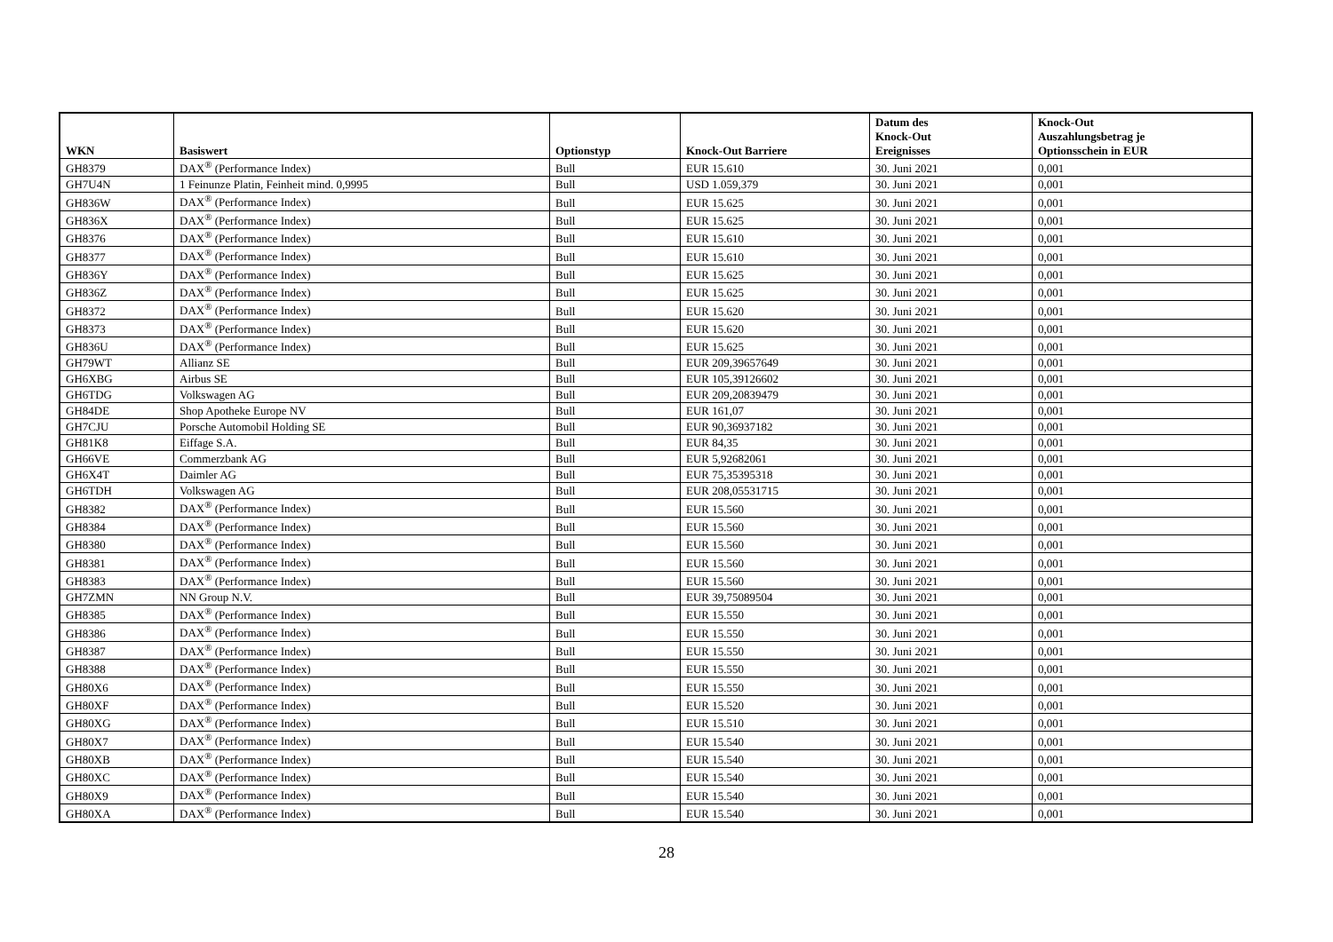| WKN | Basiswert | Optionstyp | Knock-Out Barriere | Datum des Knock-Out Ereignisses | Knock-Out Auszahlungsbetrag je Optionsschein in EUR |
| --- | --- | --- | --- | --- | --- |
| GH8379 | DAX<sup>®</sup> (Performance Index) | Bull | EUR 15.610 | 30. Juni 2021 | 0,001 |
| GH7U4N | 1 Feinunze Platin, Feinheit mind. 0,9995 | Bull | USD 1.059,379 | 30. Juni 2021 | 0,001 |
| GH836W | DAX<sup>®</sup> (Performance Index) | Bull | EUR 15.625 | 30. Juni 2021 | 0,001 |
| GH836X | DAX<sup>®</sup> (Performance Index) | Bull | EUR 15.625 | 30. Juni 2021 | 0,001 |
| GH8376 | DAX<sup>®</sup> (Performance Index) | Bull | EUR 15.610 | 30. Juni 2021 | 0,001 |
| GH8377 | DAX<sup>®</sup> (Performance Index) | Bull | EUR 15.610 | 30. Juni 2021 | 0,001 |
| GH836Y | DAX<sup>®</sup> (Performance Index) | Bull | EUR 15.625 | 30. Juni 2021 | 0,001 |
| GH836Z | DAX<sup>®</sup> (Performance Index) | Bull | EUR 15.625 | 30. Juni 2021 | 0,001 |
| GH8372 | DAX<sup>®</sup> (Performance Index) | Bull | EUR 15.620 | 30. Juni 2021 | 0,001 |
| GH8373 | DAX<sup>®</sup> (Performance Index) | Bull | EUR 15.620 | 30. Juni 2021 | 0,001 |
| GH836U | DAX<sup>®</sup> (Performance Index) | Bull | EUR 15.625 | 30. Juni 2021 | 0,001 |
| GH79WT | Allianz SE | Bull | EUR 209,39657649 | 30. Juni 2021 | 0,001 |
| GH6XBG | Airbus SE | Bull | EUR 105,39126602 | 30. Juni 2021 | 0,001 |
| GH6TDG | Volkswagen AG | Bull | EUR 209,20839479 | 30. Juni 2021 | 0,001 |
| GH84DE | Shop Apotheke Europe NV | Bull | EUR 161,07 | 30. Juni 2021 | 0,001 |
| GH7CJU | Porsche Automobil Holding SE | Bull | EUR 90,36937182 | 30. Juni 2021 | 0,001 |
| GH81K8 | Eiffage S.A. | Bull | EUR 84,35 | 30. Juni 2021 | 0,001 |
| GH66VE | Commerzbank AG | Bull | EUR 5,92682061 | 30. Juni 2021 | 0,001 |
| GH6X4T | Daimler AG | Bull | EUR 75,35395318 | 30. Juni 2021 | 0,001 |
| GH6TDH | Volkswagen AG | Bull | EUR 208,05531715 | 30. Juni 2021 | 0,001 |
| GH8382 | DAX<sup>®</sup> (Performance Index) | Bull | EUR 15.560 | 30. Juni 2021 | 0,001 |
| GH8384 | DAX<sup>®</sup> (Performance Index) | Bull | EUR 15.560 | 30. Juni 2021 | 0,001 |
| GH8380 | DAX<sup>®</sup> (Performance Index) | Bull | EUR 15.560 | 30. Juni 2021 | 0,001 |
| GH8381 | DAX<sup>®</sup> (Performance Index) | Bull | EUR 15.560 | 30. Juni 2021 | 0,001 |
| GH8383 | DAX<sup>®</sup> (Performance Index) | Bull | EUR 15.560 | 30. Juni 2021 | 0,001 |
| GH7ZMN | NN Group N.V. | Bull | EUR 39,75089504 | 30. Juni 2021 | 0,001 |
| GH8385 | DAX<sup>®</sup> (Performance Index) | Bull | EUR 15.550 | 30. Juni 2021 | 0,001 |
| GH8386 | DAX<sup>®</sup> (Performance Index) | Bull | EUR 15.550 | 30. Juni 2021 | 0,001 |
| GH8387 | DAX<sup>®</sup> (Performance Index) | Bull | EUR 15.550 | 30. Juni 2021 | 0,001 |
| GH8388 | DAX<sup>®</sup> (Performance Index) | Bull | EUR 15.550 | 30. Juni 2021 | 0,001 |
| GH80X6 | DAX<sup>®</sup> (Performance Index) | Bull | EUR 15.550 | 30. Juni 2021 | 0,001 |
| GH80XF | DAX<sup>®</sup> (Performance Index) | Bull | EUR 15.520 | 30. Juni 2021 | 0,001 |
| GH80XG | DAX<sup>®</sup> (Performance Index) | Bull | EUR 15.510 | 30. Juni 2021 | 0,001 |
| GH80X7 | DAX<sup>®</sup> (Performance Index) | Bull | EUR 15.540 | 30. Juni 2021 | 0,001 |
| GH80XB | DAX<sup>®</sup> (Performance Index) | Bull | EUR 15.540 | 30. Juni 2021 | 0,001 |
| GH80XC | DAX<sup>®</sup> (Performance Index) | Bull | EUR 15.540 | 30. Juni 2021 | 0,001 |
| GH80X9 | DAX<sup>®</sup> (Performance Index) | Bull | EUR 15.540 | 30. Juni 2021 | 0,001 |
| GH80XA | DAX<sup>®</sup> (Performance Index) | Bull | EUR 15.540 | 30. Juni 2021 | 0,001 |
28